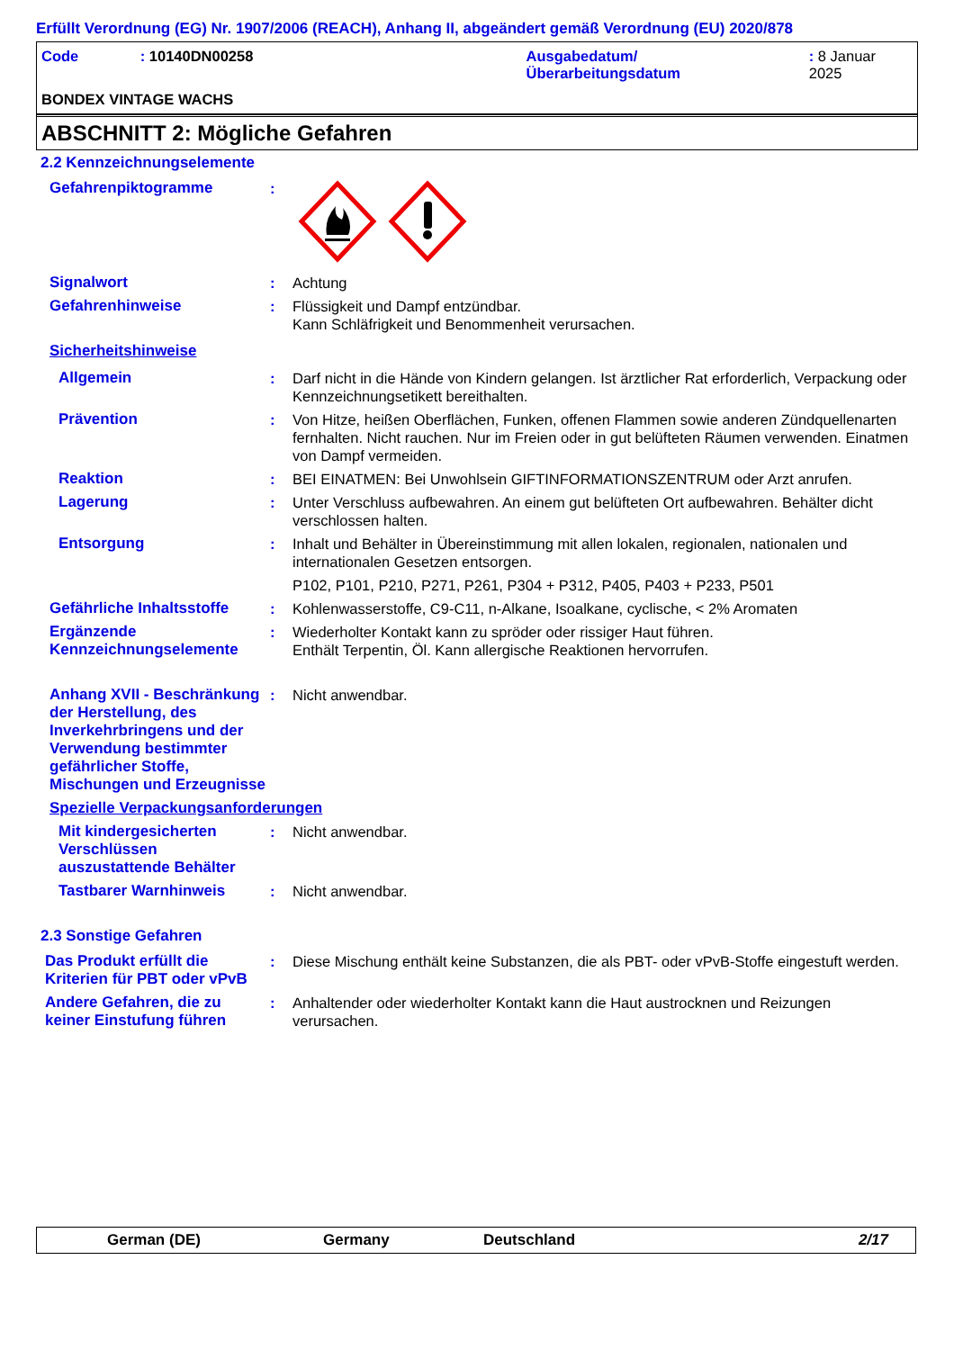Erfüllt Verordnung (EG) Nr. 1907/2006 (REACH), Anhang II, abgeändert gemäß Verordnung (EU) 2020/878
Code: 10140DN00258 Ausgabedatum/
Überarbeitungsdatum: 8 Januar 2025
BONDEX VINTAGE WACHS
ABSCHNITT 2: Mögliche Gefahren
2.2 Kennzeichnungselemente
Gefahrenpiktogramme :
Signalwort : Achtung
Gefahrenhinweise : Flüssigkeit und Dampf entzündbar.
Kann Schläfrigkeit und Benommenheit verursachen.
Sicherheitshinweise
Allgemein : Darf nicht in die Hände von Kindern gelangen. Ist ärztlicher Rat erforderlich, Verpackung oder Kennzeichnungsetikett bereithalten.
Prävention : Von Hitze, heißen Oberflächen, Funken, offenen Flammen sowie anderen Zündquellenarten fernhalten. Nicht rauchen. Nur im Freien oder in gut belüfteten Räumen verwenden. Einatmen von Dampf vermeiden.
Reaktion : BEI EINATMEN: Bei Unwohlsein GIFTINFORMATIONSZENTRUM oder Arzt anrufen.
Lagerung : Unter Verschluss aufbewahren. An einem gut belüfteten Ort aufbewahren. Behälter dicht verschlossen halten.
Entsorgung : Inhalt und Behälter in Übereinstimmung mit allen lokalen, regionalen, nationalen und internationalen Gesetzen entsorgen.
P102, P101, P210, P271, P261, P304 + P312, P405, P403 + P233, P501
Gefährliche Inhaltsstoffe
: Kohlenwasserstoffe, C9-C11, n-Alkane, Isoalkane, cyclische, < 2% Aromaten
Ergänzende Kennzeichnungselemente
: Wiederholter Kontakt kann zu spröder oder rissiger Haut führen.
Enthält Terpentin, Öl. Kann allergische Reaktionen hervorrufen.
Anhang XVII - Beschränkung der Herstellung, des Inverkehrbringens und der Verwendung bestimmter gefährlicher Stoffe, Mischungen und Erzeugnisse
: Nicht anwendbar.
Spezielle Verpackungsanforderungen
Mit kindergesicherten Verschlüssen auszustattende Behälter
: Nicht anwendbar.
Tastbarer Warnhinweis : Nicht anwendbar.
2.3 Sonstige Gefahren
Das Produkt erfüllt die Kriterien für PBT oder vPvB
: Diese Mischung enthält keine Substanzen, die als PBT- oder vPvB-Stoffe eingestuft werden.
Andere Gefahren, die zu keiner Einstufung führen
: Anhaltender oder wiederholter Kontakt kann die Haut austrocknen und Reizungen verursachen.
German (DE) Germany Deutschland 2/17